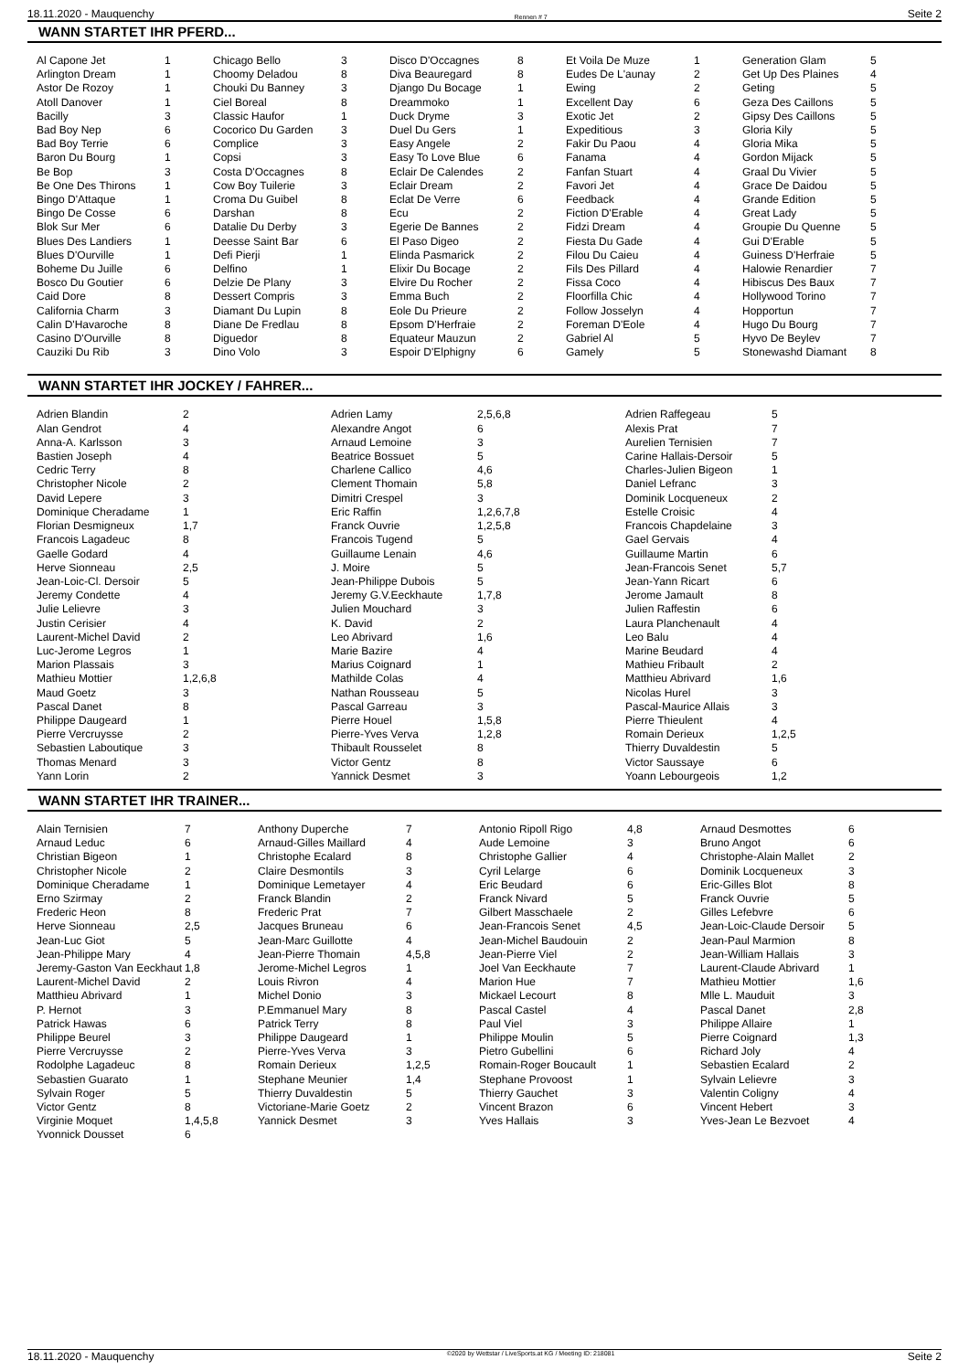18.11.2020 - Mauquenchy Rennen # 7 Seite 2
WANN STARTET IHR PFERD...
| Al Capone Jet Arlington Dream Astor De Rozoy Atoll Danover Bacilly Bad Boy Nep Bad Boy Terrie Baron Du Bourg Be Bop Be One Des Thirons Bingo D'Attaque Bingo De Cosse Blok Sur Mer Blues Des Landiers Blues D'Ourville Boheme Du Juille Bosco Du Goutier Caid Dore California Charm Calin D'Havaroche Casino D'Ourville Cauziki Du Rib | 1 1 1 1 3 6 6 1 3 1 1 6 6 1 1 6 6 8 3 8 8 3 | Chicago Bello Choomy Deladou Chouki Du Banney Ciel Boreal Classic Haufor Cocorico Du Garden Complice Copsi Costa D'Occagnes Cow Boy Tuilerie Croma Du Guibel Darshan Datalie Du Derby Deesse Saint Bar Defi Pierji Delfino Delzie De Plany Dessert Compris Diamant Du Lupin Diane De Fredlau Diguedor Dino Volo | 3 8 3 8 1 3 3 3 8 3 8 8 3 6 1 1 3 3 8 8 8 3 | Disco D'Occagnes Diva Beauregard Django Du Bocage Dreammoko Duck Dryme Duel Du Gers Easy Angele Easy To Love Blue Eclair De Calendes Eclair Dream Eclat De Verre Ecu Egerie De Bannes El Paso Digeo Elinda Pasmarick Elixir Du Bocage Elvire Du Rocher Emma Buch Eole Du Prieure Epsom D'Herfraie Equateur Mauzun Espoir D'Elphigny | 8 8 1 1 3 1 2 6 2 2 6 2 2 2 2 2 2 2 2 2 2 6 | Et Voila De Muze Eudes De L'aunay Ewing Excellent Day Exotic Jet Expeditious Fakir Du Paou Fanama Fanfan Stuart Favori Jet Feedback Fiction D'Erable Fidzi Dream Fiesta Du Gade Filou Du Caieu Fils Des Pillard Fissa Coco Floorfilla Chic Follow Josselyn Foreman D'Eole Gabriel Al Gamely | 1 2 2 6 2 3 4 4 4 4 4 4 4 4 4 4 4 4 4 4 5 5 | Generation Glam Get Up Des Plaines Geting Geza Des Caillons Gipsy Des Caillons Gloria Kily Gloria Mika Gordon Mijack Graal Du Vivier Grace De Daidou Grande Edition Great Lady Groupie Du Quenne Gui D'Erable Guiness D'Herfraie Halowie Renardier Hibiscus Des Baux Hollywood Torino Hopportun Hugo Du Bourg Hyvo De Beylev Stonewashd Diamant | 5 4 5 5 5 5 5 5 5 5 5 5 5 5 5 7 7 7 7 7 7 8 |
WANN STARTET IHR JOCKEY / FAHRER...
| Adrien Blandin Alan Gendrot Anna-A. Karlsson Bastien Joseph Cedric Terry Christopher Nicole David Lepere Dominique Cheradame Florian Desmigneux Francois Lagadeuc Gaelle Godard Herve Sionneau Jean-Loic-Cl. Dersoir Jeremy Condette Julie Lelievre Justin Cerisier Laurent-Michel David Luc-Jerome Legros Marion Plassais Mathieu Mottier Maud Goetz Pascal Danet Philippe Daugeard Pierre Vercruysse Sebastien Laboutique Thomas Menard Yann Lorin | 2 4 3 4 8 2 3 1 1,7 8 4 2,5 5 4 3 4 2 1 3 1,2,6,8 3 8 1 2 3 3 2 | Adrien Lamy Alexandre Angot Arnaud Lemoine Beatrice Bossuet Charlene Callico Clement Thomain Dimitri Crespel Eric Raffin Franck Ouvrie Francois Tugend Guillaume Lenain J. Moire Jean-Philippe Dubois Jeremy G.V.Eeckhaute Julien Mouchard K. David Leo Abrivard Marie Bazire Marius Coignard Mathilde Colas Nathan Rousseau Pascal Garreau Pierre Houel Pierre-Yves Verva Thibault Rousselet Victor Gentz Yannick Desmet | 2,5,6,8 6 3 5 4,6 5,8 3 1,2,6,7,8 1,2,5,8 5 4,6 5 5 1,7,8 3 2 1,6 4 1 4 5 3 1,5,8 1,2,8 8 8 3 | Adrien Raffegeau Alexis Prat Aurelien Ternisien Carine Hallais-Dersoir Charles-Julien Bigeon Daniel Lefranc Dominik Locqueneux Estelle Croisic Francois Chapdelaine Gael Gervais Guillaume Martin Jean-Francois Senet Jean-Yann Ricart Jerome Jamault Julien Raffestin Laura Planchenault Leo Balu Marine Beudard Mathieu Fribault Matthieu Abrivard Nicolas Hurel Pascal-Maurice Allais Pierre Thieulent Romain Derieux Thierry Duvaldestin Victor Saussaye Yoann Lebourgeois | 5 7 7 5 1 3 2 4 3 4 6 5,7 6 8 6 4 4 4 2 1,6 3 3 4 1,2,5 5 6 1,2 |
WANN STARTET IHR TRAINER...
| Alain Ternisien Arnaud Leduc Christian Bigeon Christopher Nicole Dominique Cheradame Erno Szirmay Frederic Heon Herve Sionneau Jean-Luc Giot Jean-Philippe Mary Jeremy-Gaston Van Eeckhaut Laurent-Michel David Matthieu Abrivard P. Hernot Patrick Hawas Philippe Beurel Pierre Vercruysse Rodolphe Lagadeuc Sebastien Guarato Sylvain Roger Victor Gentz Virginie Moquet Yvonnick Dousset | 7 6 1 2 1 2 8 2,5 5 4 1,8 2 1 3 6 3 2 8 1 5 8 1,4,5,8 6 | Anthony Duperche Arnaud-Gilles Maillard Christophe Ecalard Claire Desmontils Dominique Lemetayer Franck Blandin Frederic Prat Jacques Bruneau Jean-Marc Guillotte Jean-Pierre Thomain Jerome-Michel Legros Louis Rivron Michel Donio P.Emmanuel Mary Patrick Terry Philippe Daugeard Pierre-Yves Verva Romain Derieux Stephane Meunier Thierry Duvaldestin Victoriane-Marie Goetz Yannick Desmet | 7 4 8 3 4 2 7 6 4 4,5,8 1 4 3 8 8 1 3 1,2,5 1,4 5 2 3 | Antonio Ripoll Rigo Aude Lemoine Christophe Gallier Cyril Lelarge Eric Beudard Franck Nivard Gilbert Masschaele Jean-Francois Senet Jean-Michel Baudouin Jean-Pierre Viel Joel Van Eeckhaute Marion Hue Mickael Lecourt Pascal Castel Paul Viel Philippe Moulin Pietro Gubellini Romain-Roger Boucault Stephane Provoost Thierry Gauchet Vincent Brazon Yves Hallais | 4,8 3 4 6 6 5 2 4,5 2 2 7 7 8 4 3 5 6 1 1 3 6 3 | Arnaud Desmottes Bruno Angot Christophe-Alain Mallet Dominik Locqueneux Eric-Gilles Blot Franck Ouvrie Gilles Lefebvre Jean-Loic-Claude Dersoir Jean-Paul Marmion Jean-William Hallais Laurent-Claude Abrivard Mathieu Mottier Mlle L. Mauduit Pascal Danet Philippe Allaire Pierre Coignard Richard Joly Sebastien Ecalard Sylvain Lelievre Valentin Coligny Vincent Hebert Yves-Jean Le Bezvoet | 6 6 2 3 8 5 6 5 8 3 1 1,6 3 2,8 1 1,3 4 2 3 4 3 4 |
18.11.2020 - Mauquenchy ©2020 by Wettstar / LiveSports.at KG / Meeting ID: 218081 Seite 2